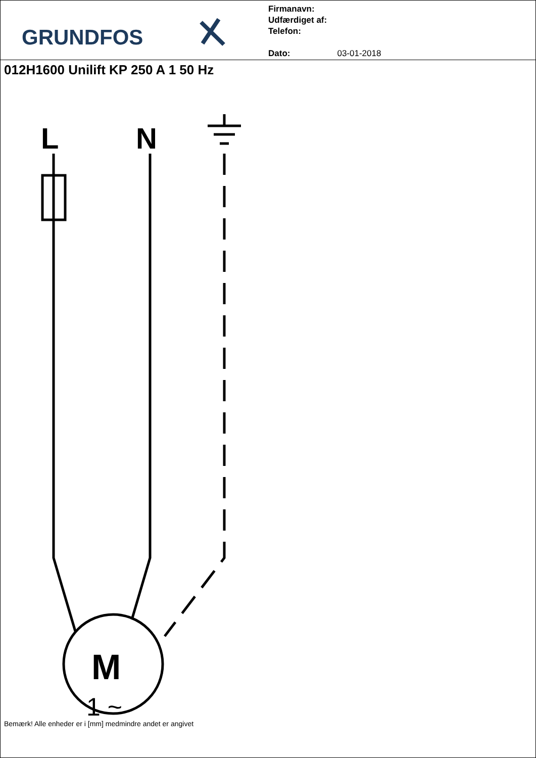GRUNDFOS
Firmanavn:
Udfærdiget af:
Telefon:
Dato: 03-01-2018
012H1600 Unilift KP 250 A 1 50 Hz
L
N
M
1 ~
Bemærk! Alle enheder er i [mm] medmindre andet er angivet